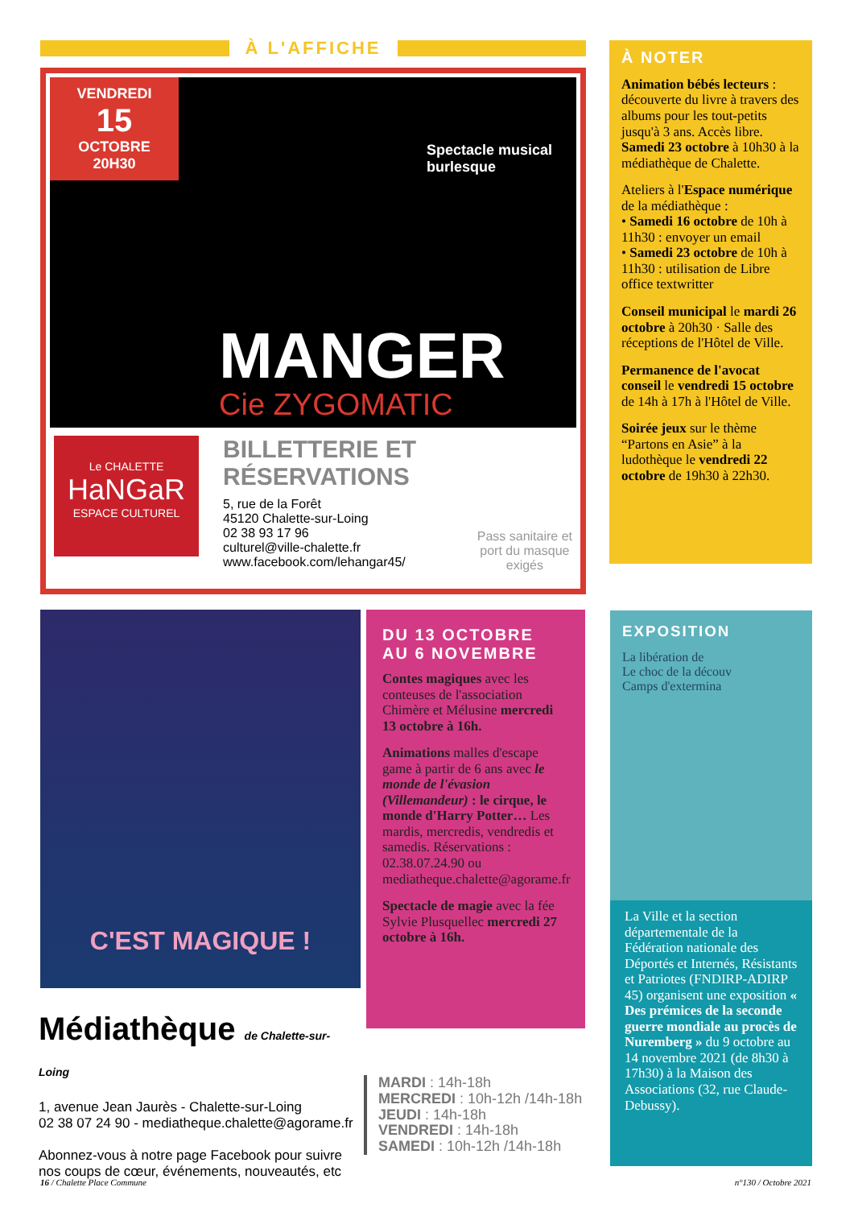À L'AFFICHE
VENDREDI
15
OCTOBRE
20H30
Spectacle musical
burlesque
MANGER
Cie ZYGOMATIC
Le CHALETTE
HaNGaR
ESPACE CULTUREL
BILLETTERIE ET RÉSERVATIONS
5, rue de la Forêt
45120 Chalette-sur-Loing
02 38 93 17 96
culturel@ville-chalette.fr
www.facebook.com/lehangar45/
Pass sanitaire et
port du masque
exigés
À NOTER
Animation bébés lecteurs : découverte du livre à travers des albums pour les tout-petits jusqu'à 3 ans. Accès libre. Samedi 23 octobre à 10h30 à la médiathèque de Chalette.
Ateliers à l'Espace numérique de la médiathèque :
• Samedi 16 octobre de 10h à 11h30 : envoyer un email
• Samedi 23 octobre de 10h à 11h30 : utilisation de Libre office textwritter
Conseil municipal le mardi 26 octobre à 20h30 · Salle des réceptions de l'Hôtel de Ville.
Permanence de l'avocat conseil le vendredi 15 octobre de 14h à 17h à l'Hôtel de Ville.
Soirée jeux sur le thème “Partons en Asie” à la ludothèque le vendredi 22 octobre de 19h30 à 22h30.
C'EST MAGIQUE !
DU 13 OCTOBRE
AU 6 NOVEMBRE
Contes magiques avec les conteuses de l'association Chimère et Mélusine mercredi 13 octobre à 16h.
Animations malles d'escape game à partir de 6 ans avec le monde de l'évasion (Villemandeur) : le cirque, le monde d'Harry Potter… Les mardis, mercredis, vendredis et samedis. Réservations : 02.38.07.24.90 ou mediatheque.chalette@agorame.fr
Spectacle de magie avec la fée Sylvie Plusquellec mercredi 27 octobre à 16h.
EXPOSITION
La libération de
Le choc de la découv
Camps d'extermina
La Ville et la section départementale de la Fédération nationale des Déportés et Internés, Résistants et Patriotes (FNDIRP-ADIRP 45) organisent une exposition « Des prémices de la seconde guerre mondiale au procès de Nuremberg » du 9 octobre au 14 novembre 2021 (de 8h30 à 17h30) à la Maison des Associations (32, rue Claude-Debussy).
Médiathèque de Chalette-sur-Loing
1, avenue Jean Jaurès - Chalette-sur-Loing
02 38 07 24 90 - mediatheque.chalette@agorame.fr
Abonnez-vous à notre page Facebook pour suivre
nos coups de cœur, événements, nouveautés, etc
MARDI : 14h-18h
MERCREDI : 10h-12h /14h-18h
JEUDI : 14h-18h
VENDREDI : 14h-18h
SAMEDI : 10h-12h /14h-18h
16 / Chalette Place Commune n°130 / Octobre 2021